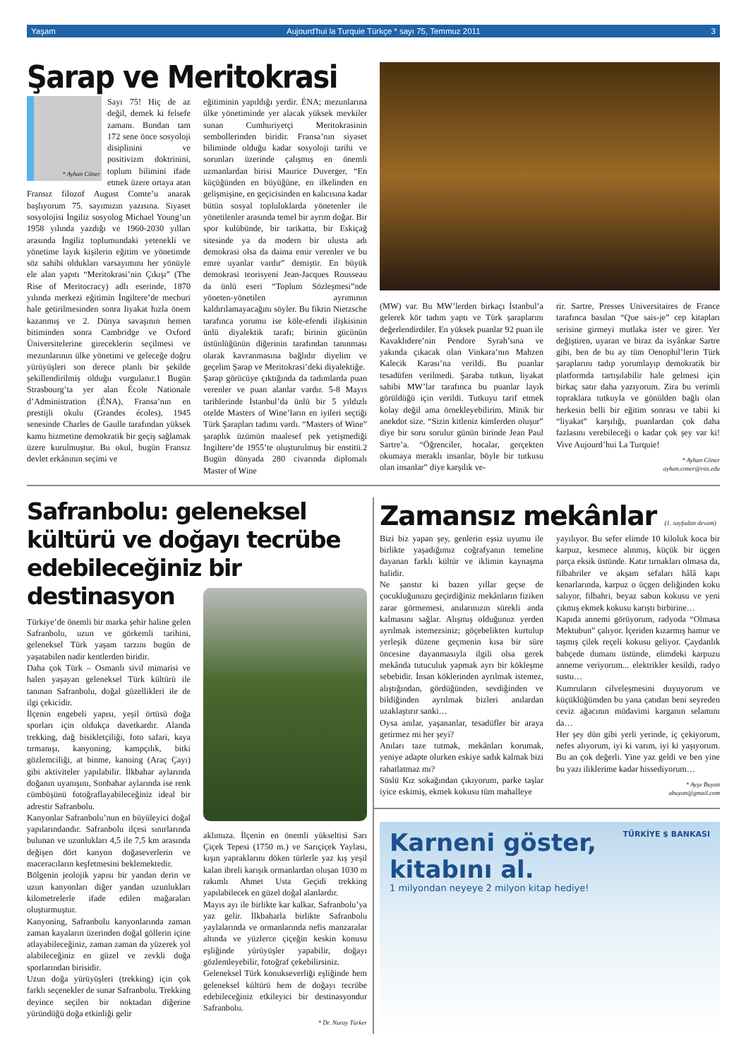Yaşam Aujourd'hui la Turquie Türkçe * sayı 75, Temmuz 2011 3
Şarap ve Meritokrasi
* Ayhan Cöner
Sayı 75! Hiç de az değil, demek ki felsefe zamanı. Bundan tam 172 sene önce sosyoloji disiplinini ve positivizm doktrinini, toplum bilimini ifade etmek üzere ortaya atan Fransız filozof August Comte’u anarak başlıyorum 75. sayımızın yazısına. Siyaset sosyolojisi İngiliz sosyolog Michael Young’un 1958 yılında yazdığı ve 1960-2030 yılları arasında İngiliz toplumundaki yetenekli ve yönetime layık kişilerin eğitim ve yönetimde söz sahibi oldukları varsayımını her yönüyle ele alan yapıtı “Meritokrasi’nin Çıkışı” (The Rise of Meritocracy) adlı eserinde, 1870 yılında merkezi eğitimin İngiltere’de mecburi hale getirilmesinden sonra liyakat hızla önem kazanmış ve 2. Dünya savaşının hemen bitiminden sonra Cambridge ve Oxford Üniversitelerine gireceklerin seçilmesi ve mezunlarının ülke yönetimi ve geleceğe doğru yürüyüşleri son derece planlı bir şekilde şekillendirilmiş olduğu vurgulanır.1 Bugün Strasbourg’ta yer alan École Nationale d’Administration (ÉNA), Fransa’nın en prestijli okulu (Grandes écoles), 1945 senesinde Charles de Gaulle tarafından yüksek kamu hizmetine demokratik bir geçiş sağlamak üzere kurulmuştur. Bu okul, bugün Fransız devlet erkânının seçimi ve
eğitiminin yapıldığı yerdir. ÉNA; mezunlarına ülke yönetiminde yer alacak yüksek mevkiler sunan Cumhuriyetçi Meritokrasinin sembollerinden biridir. Fransa’nın siyaset biliminde olduğu kadar sosyoloji tarihi ve sorunları üzerinde çalışmış en önemli uzmanlardan birisi Maurice Duverger, “En küçüğünden en büyüğüne, en ilkelinden en gelişmişine, en geçicisinden en kalıcısına kadar bütün sosyal topluluklarda yönetenler ile yönetilenler arasında temel bir ayrım doğar. Bir spor kulübünde, bir tarikatta, bir Eskiçağ sitesinde ya da modern bir ulusta adı demokrasi olsa da daima emir verenler ve bu emre uyanlar vardır” demiştir. En büyük demokrasi teorisyeni Jean-Jacques Rousseau da ünlü eseri “Toplum Sözleşmesi”nde yöneten-yönetilen ayrımının kaldırılamayacağını söyler. Bu fikrin Nietzsche tarafınca yorumu ise köle-efendi ilişkisinin ünlü diyalektik tarafı; birinin gücünün üstünlüğünün diğerinin tarafından tanınması olarak kavranmasına bağlıdır diyelim ve geçelim Şarap ve Meritokrasi’deki diyalektiğe.
Şarap görücüye çıktığında da tadımlarda puan verenler ve puan alanlar vardır. 5-8 Mayıs tarihlerinde İstanbul’da ünlü bir 5 yıldızlı otelde Masters of Wine’ların en iyileri seçtiği Türk Şarapları tadımı vardı. “Masters of Wine” şaraplık üzümün maalesef pek yetişmediği İngiltere’de 1955’te oluşturulmuş bir enstitü.2 Bugün dünyada 280 civarında diplomalı Master of Wine
(MW) var. Bu MW’lerden birkaçı İstanbul’a gelerek kör tadım yaptı ve Türk şaraplarını değerlendirdiler. En yüksek puanlar 92 puan ile Kavaklıdere’nin Pendore Syrah’sına ve yakında çıkacak olan Vinkara’nın Mahzen Kalecik Karası’na verildi. Bu puanlar tesadüfen verilmedi. Şaraba tutkun, liyakat sahibi MW’lar tarafınca bu puanlar layık görüldüğü için verildi. Tutkuyu tarif etmek kolay değil ama örnekleyebilirim. Minik bir anekdot size. “Sizin kitleniz kimlerden oluşur” diye bir soru sorulur günün birinde Jean Paul Sartre’a. “Öğrenciler, hocalar, gerçekten okumaya meraklı insanlar, böyle bir tutkusu olan insanlar” diye karşılık ve-
rir. Sartre, Presses Universitaires de France tarafınca basılan “Que sais-je” cep kitapları serisine girmeyi mutlaka ister ve girer. Yer değiştiren, uyaran ve biraz da isyânkar Sartre gibi, ben de bu ay tüm Oenophil’lerin Türk şaraplarını tadıp yorumlayıp demokratik bir platformda tartışılabilir hale gelmesi için birkaç satır daha yazıyorum. Zira bu verimli topraklara tutkuyla ve gönülden bağlı olan herkesin belli bir eğitim sonrası ve tabii ki “liyakat” karşılığı, puanlardan çok daha fazlasını verebileceği o kadar çok şey var ki! Vive Aujourd’hui La Turquie!
* Ayhan Cöner
ayhan.coner@ritz.edu
Safranbolu: geleneksel kültürü ve doğayı tecrübe edebileceğiniz bir destinasyon
Türkiye’de önemli bir marka şehir haline gelen Safranbolu, uzun ve görkemli tarihini, geleneksel Türk yaşam tarzını bugün de yaşatabilen nadir kentlerden biridir.
Daha çok Türk – Osmanlı sivil mimarisi ve halen yaşayan geleneksel Türk kültürü ile tanınan Safranbolu, doğal güzellikleri ile de ilgi çekicidir.
İlçenin engebeli yapısı, yeşil örtüsü doğa sporları için oldukça davetkardır. Alanda trekking, dağ bisikletçiliği, foto safari, kaya tırmanışı, kanyoning, kampçılık, bitki gözlemciliği, at binme, kanoing (Araç Çayı) gibi aktiviteler yapılabilir. İlkbahar aylarında doğanın uyanışını, Sonbahar aylarında ise renk cümbüşünü fotoğraflayabileceğiniz ideal bir adrestir Safranbolu.
Kanyonlar Safranbolu’nun en büyüleyici doğal yapılarındandır. Safranbolu ilçesi sınırlarında bulunan ve uzunlukları 4,5 ile 7,5 km arasında değişen dört kanyon doğaseverlerin ve maceracıların keşfetmesini beklemektedir.
Bölgenin jeolojik yapısı bir yandan derin ve uzun kanyonları diğer yandan uzunlukları kilometrelerle ifade edilen mağaraları oluşturmuştur.
Kanyoning, Safranbolu kanyonlarında zaman zaman kayaların üzerinden doğal göllerin içine atlayabileceğiniz, zaman zaman da yüzerek yol alabileceğiniz en güzel ve zevkli doğa sporlarından birisidir.
Uzun doğa yürüyüşleri (trekking) için çok farklı seçenekler de sunar Safranbolu. Trekking deyince seçilen bir noktadan diğerine yüründüğü doğa etkinliği gelir
aklımıza. İlçenin en önemli yükseltisi Sarı Çiçek Tepesi (1750 m.) ve Sarıçiçek Yaylası, kışın yapraklarını döken türlerle yaz kış yeşil kalan ibreli karışık ormanlardan oluşan 1030 m rakımlı Ahmet Usta Geçidi trekking yapılabilecek en güzel doğal alanlardır.
Mayıs ayı ile birlikte kar kalkar, Safranbolu’ya yaz gelir. İlkbaharla birlikte Safranbolu yaylalarında ve ormanlarında nefis manzaralar altında ve yüzlerce çiçeğin keskin konusu eşliğinde yürüyüşler yapabilir, doğayı gözlemleyebilir, fotoğraf çekebilirsiniz.
Geleneksel Türk konukseverliği eşliğinde hem geleneksel kültürü hem de doğayı tecrübe edebileceğiniz etkileyici bir destinasyondur Safranbolu.
* Dr. Nuray Türker
Zamansız mekânlar (1. sayfadan devam)
Bizi biz yapan şey, genlerin eşsiz uyumu ile birlikte yaşadığımız coğrafyanın temeline dayanan farklı kültür ve iklimin kaynaşma halidir.
Ne şanstır ki bazen yıllar geçse de çocukluğunuzu geçirdiğiniz mekânların fiziken zarar görmemesi, anılarınızın sürekli anda kalmasını sağlar. Alışmış olduğunuz yerden ayrılmak istemezsiniz; göçebelikten kurtulup yerleşik düzene geçmenin kısa bir süre öncesine dayanmasıyla ilgili olsa gerek mekânda tutuculuk yapmak ayrı bir kökleşme sebebidir. İnsan köklerinden ayrılmak istemez, alıştığından, gördüğünden, sevdiğinden ve bildiğinden ayrılmak bizleri anılardan uzaklaştırır sanki…
Oysa anılar, yaşananlar, tesadüfler bir araya getirmez mi her şeyi?
Anıları taze tutmak, mekânları korumak, yeniye adapte olurken eskiye sadık kalmak bizi rahatlatmaz mı?
Süslü Kız sokağından çıkıyorum, parke taşlar iyice eskimiş, ekmek kokusu tüm mahalleye
yayılıyor. Bu sefer elimde 10 kiloluk koca bir karpuz, kesmece alınmış, küçük bir üçgen parça eksik üstünde. Katır tırnakları olmasa da, filbahriler ve akşam sefaları hâlâ kapı kenarlarında, karpuz o üçgen deliğinden koku salıyor, filbahri, beyaz sabun kokusu ve yeni çıkmış ekmek kokusu karıştı birbirine…
Kapıda annemi görüyorum, radyoda “Olmasa Mektubun” çalıyor. İçeriden kızarmış hamur ve taşmış çilek reçeli kokusu geliyor. Çaydanlık bahçede dumanı üstünde, elimdeki karpuzu anneme veriyorum... elektrikler kesildi, radyo sustu…
Kumruların cilveleşmesini duyuyorum ve küçüklüğümden bu yana çatıdan beni seyreden ceviz ağacının müdavimi karganın selamını da…
Her şey dün gibi yerli yerinde, iç çekiyorum, nefes alıyorum, iyi ki varım, iyi ki yaşıyorum. Bu an çok değerli. Yine yaz geldi ve ben yine bu yazı iliklerime kadar hissediyorum…
* Ayşe Buyan
abuyan@gmail.com
Karneni göster,
kitabını al.
TÜRKİYE $ BANKASI
1 milyondan neyeye 2 milyon kitap hediye!